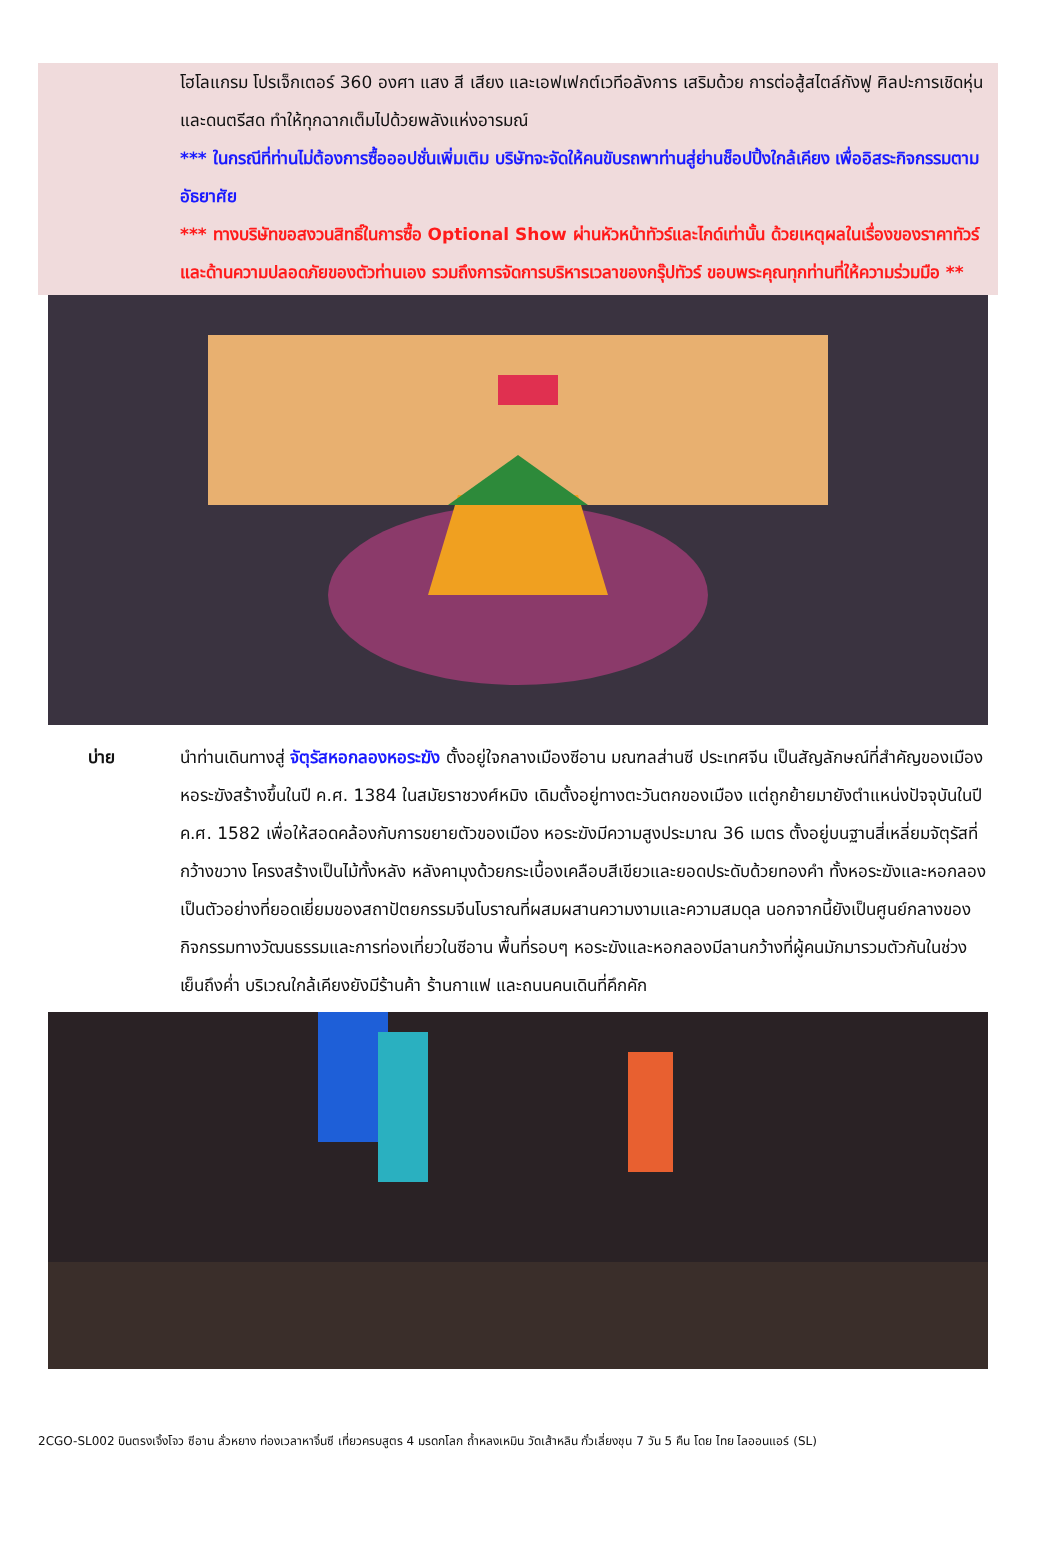โฮโลแกรม โปรเจ็กเตอร์ 360 องศา แสง สี เสียง และเอฟเฟกต์เวทีอลังการ เสริมด้วย การต่อสู้สไตล์กังฟู ศิลปะการเชิดหุ่น และดนตรีสด ทำให้ทุกฉากเต็มไปด้วยพลังแห่งอารมณ์
*** ในกรณีที่ท่านไม่ต้องการซื้อออปชั่นเพิ่มเติม บริษัทจะจัดให้คนขับรถพาท่านสู่ย่านช็อปปิ้งใกล้เคียง เพื่ออิสระกิจกรรมตามอัธยาศัย
*** ทางบริษัทขอสงวนสิทธิ์ในการซื้อ Optional Show ผ่านหัวหน้าทัวร์และไกด์เท่านั้น ด้วยเหตุผลในเรื่องของราคาทัวร์ และด้านความปลอดภัยของตัวท่านเอง รวมถึงการจัดการบริหารเวลาของกรุ๊ปทัวร์ ขอบพระคุณทุกท่านที่ให้ความร่วมมือ **
บ่าย นำท่านเดินทางสู่ จัตุรัสหอกลองหอระฆัง ตั้งอยู่ใจกลางเมืองซีอาน มณฑลส่านซี ประเทศจีน เป็นสัญลักษณ์ที่สำคัญของเมือง หอระฆังสร้างขึ้นในปี ค.ศ. 1384 ในสมัยราชวงศ์หมิง เดิมตั้งอยู่ทางตะวันตกของเมือง แต่ถูกย้ายมายังตำแหน่งปัจจุบันในปี ค.ศ. 1582 เพื่อให้สอดคล้องกับการขยายตัวของเมือง หอระฆังมีความสูงประมาณ 36 เมตร ตั้งอยู่บนฐานสี่เหลี่ยมจัตุรัสที่กว้างขวาง โครงสร้างเป็นไม้ทั้งหลัง หลังคามุงด้วยกระเบื้องเคลือบสีเขียวและยอดประดับด้วยทองคำ ทั้งหอระฆังและหอกลองเป็นตัวอย่างที่ยอดเยี่ยมของสถาปัตยกรรมจีนโบราณที่ผสมผสานความงามและความสมดุล นอกจากนี้ยังเป็นศูนย์กลางของกิจกรรมทางวัฒนธรรมและการท่องเที่ยวในซีอาน พื้นที่รอบๆ หอระฆังและหอกลองมีลานกว้างที่ผู้คนมักมารวมตัวกันในช่วงเย็นถึงค่ำ บริเวณใกล้เคียงยังมีร้านค้า ร้านกาแฟ และถนนคนเดินที่คึกคัก
2CGO-SL002 บินตรงเจิ้งโจว ซีอาน ลั่วหยาง ท่องเวลาหาจิ๋นซี เที่ยวครบสูตร 4 มรดกโลก ถ้ำหลงเหมิน วัดเส้าหลิน กั๋วเลี่ยงชุน 7 วัน 5 คืน โดย ไทย ไลออนแอร์ (SL)